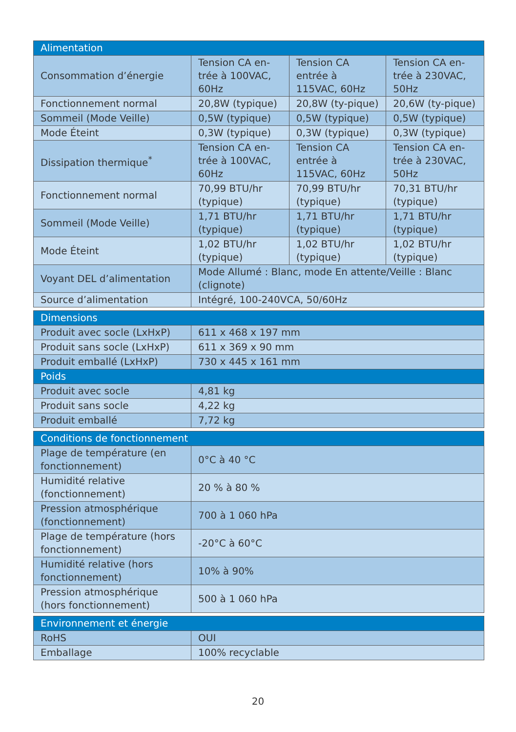| Alimentation | | | |
| --- | --- | --- | --- |
| Consommation d’énergie | Tension CA en-trée à 100VAC, 60Hz | Tension CA entrée à 115VAC, 60Hz | Tension CA en-trée à 230VAC, 50Hz |
| Fonctionnement normal | 20,8W (typique) | 20,8W (ty-pique) | 20,6W (ty-pique) |
| Sommeil (Mode Veille) | 0,5W (typique) | 0,5W (typique) | 0,5W (typique) |
| Mode Éteint | 0,3W (typique) | 0,3W (typique) | 0,3W (typique) |
| Dissipation thermique<sup>*</sup> | Tension CA en-trée à 100VAC, 60Hz | Tension CA entrée à 115VAC, 60Hz | Tension CA en-trée à 230VAC, 50Hz |
| Fonctionnement normal | 70,99 BTU/hr (typique) | 70,99 BTU/hr (typique) | 70,31 BTU/hr (typique) |
| Sommeil (Mode Veille) | 1,71 BTU/hr (typique) | 1,71 BTU/hr (typique) | 1,71 BTU/hr (typique) |
| Mode Éteint | 1,02 BTU/hr (typique) | 1,02 BTU/hr (typique) | 1,02 BTU/hr (typique) |
| Voyant DEL d’alimentation | Mode Allumé : Blanc, mode En attente/Veille : Blanc (clignote) | | |
| Source d’alimentation | Intégré, 100-240VCA, 50/60Hz | | |
| Dimensions | |
| --- | --- |
| Produit avec socle (LxHxP) | 611 x 468 x 197 mm |
| Produit sans socle (LxHxP) | 611 x 369 x 90 mm |
| Produit emballé (LxHxP) | 730 x 445 x 161 mm |
| Poids | |
| Produit avec socle | 4,81 kg |
| Produit sans socle | 4,22 kg |
| Produit emballé | 7,72 kg |
| Conditions de fonctionnement | |
| --- | --- |
| Plage de température (en fonctionnement) | 0°C à 40 °C |
| Humidité relative (fonctionnement) | 20 % à 80 % |
| Pression atmosphérique (fonctionnement) | 700 à 1 060 hPa |
| Plage de température (hors fonctionnement) | -20°C à 60°C |
| Humidité relative (hors fonctionnement) | 10% à 90% |
| Pression atmosphérique (hors fonctionnement) | 500 à 1 060 hPa |
| Environnement et énergie | |
| --- | --- |
| RoHS | OUI |
| Emballage | 100% recyclable |
20